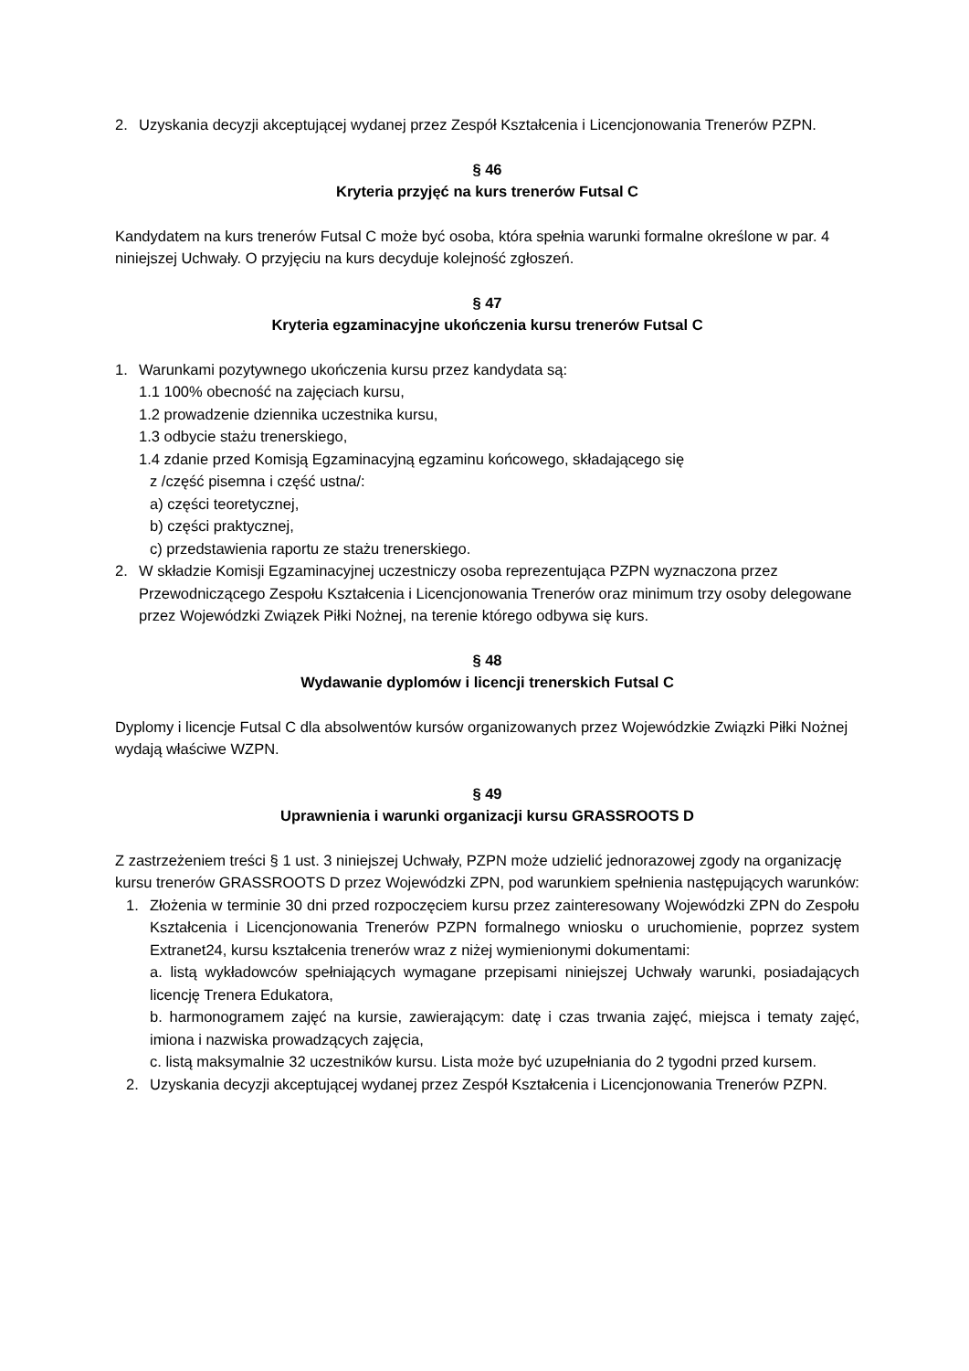2. Uzyskania decyzji akceptującej wydanej przez Zespół Kształcenia i Licencjonowania Trenerów PZPN.
§ 46
Kryteria przyjęć na kurs trenerów Futsal C
Kandydatem na kurs trenerów Futsal C może być osoba, która spełnia warunki formalne określone w par. 4 niniejszej Uchwały. O przyjęciu na kurs decyduje kolejność zgłoszeń.
§ 47
Kryteria egzaminacyjne ukończenia kursu trenerów Futsal C
1. Warunkami pozytywnego ukończenia kursu przez kandydata są:
1.1 100% obecność na zajęciach kursu,
1.2 prowadzenie dziennika uczestnika kursu,
1.3 odbycie stażu trenerskiego,
1.4 zdanie przed Komisją Egzaminacyjną egzaminu końcowego, składającego się
z /część pisemna i część ustna/:
a) części teoretycznej,
b) części praktycznej,
c) przedstawienia raportu ze stażu trenerskiego.
2. W składzie Komisji Egzaminacyjnej uczestniczy osoba reprezentująca PZPN wyznaczona przez Przewodniczącego Zespołu Kształcenia i Licencjonowania Trenerów oraz minimum trzy osoby delegowane przez Wojewódzki Związek Piłki Nożnej, na terenie którego odbywa się kurs.
§ 48
Wydawanie dyplomów i licencji trenerskich Futsal C
Dyplomy i licencje Futsal C dla absolwentów kursów organizowanych przez Wojewódzkie Związki Piłki Nożnej wydają właściwe WZPN.
§ 49
Uprawnienia i warunki organizacji kursu GRASSROOTS D
Z zastrzeżeniem treści § 1 ust. 3 niniejszej Uchwały, PZPN może udzielić jednorazowej zgody na organizację kursu trenerów GRASSROOTS D przez Wojewódzki ZPN, pod warunkiem spełnienia następujących warunków:
1. Złożenia w terminie 30 dni przed rozpoczęciem kursu przez zainteresowany Wojewódzki ZPN do Zespołu Kształcenia i Licencjonowania Trenerów PZPN formalnego wniosku o uruchomienie, poprzez system Extranet24, kursu kształcenia trenerów wraz z niżej wymienionymi dokumentami:
a. listą wykładowców spełniających wymagane przepisami niniejszej Uchwały warunki, posiadających licencję Trenera Edukatora,
b. harmonogramem zajęć na kursie, zawierającym: datę i czas trwania zajęć, miejsca i tematy zajęć, imiona i nazwiska prowadzących zajęcia,
c. listą maksymalnie 32 uczestników kursu. Lista może być uzupełniania do 2 tygodni przed kursem.
2. Uzyskania decyzji akceptującej wydanej przez Zespół Kształcenia i Licencjonowania Trenerów PZPN.